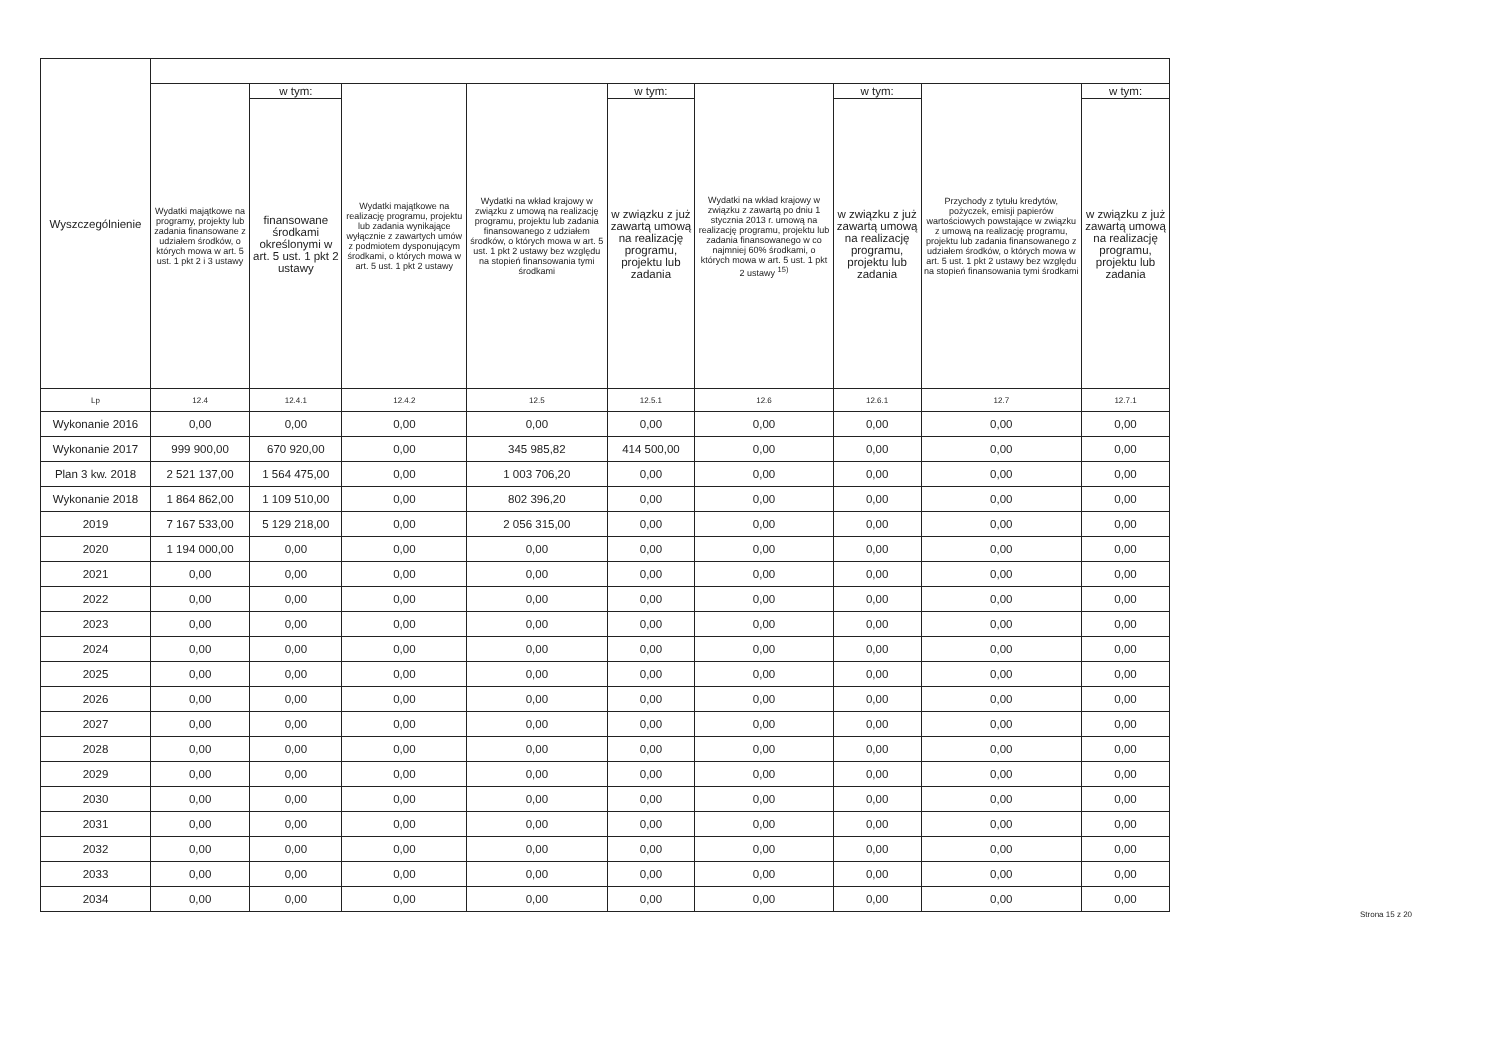| Wyszczególnienie | | | | | | | | | |
| --- | --- | --- | --- | --- | --- | --- | --- | --- | --- |
| | Wydatki majątkowe na programy, projekty lub zadania finansowane z udziałem środków, o których mowa w art. 5 ust. 1 pkt 2 i 3 ustawy | w tym: | Wydatki majątkowe na realizację programu, projektu lub zadania wynikające wyłącznie z zawartych umów z podmiotem dysponującym środkami, o których mowa w art. 5 ust. 1 pkt 2 ustawy | Wydatki na wkład krajowy w związku z umową na realizację programu, projektu lub zadania finansowanego z udziałem środków, o których mowa w art. 5 ust. 1 pkt 2 ustawy bez względu na stopień finansowania tymi środkami | w tym: | Wydatki na wkład krajowy w związku z zawartą po dniu 1 stycznia 2013 r. umową na realizację programu, projektu lub zadania finansowanego w co najmniej 60% środkami, o których mowa w art. 5 ust. 1 pkt 2 ustawy <sup>15)</sup> | w tym: | Przychody z tytułu kredytów, pożyczek, emisji papierów wartościowych powstające w związku z umową na realizację programu, projektu lub zadania finansowanego z udziałem środków, o których mowa w art. 5 ust. 1 pkt 2 ustawy bez względu na stopień finansowania tymi środkami | w tym: |
| | | finansowane środkami określonymi w art. 5 ust. 1 pkt 2 ustawy | | | w związku z już zawartą umową na realizację programu, projektu lub zadania | | w związku z już zawartą umową na realizację programu, projektu lub zadania | | w związku z już zawartą umową na realizację programu, projektu lub zadania |
| Lp | 12.4 | 12.4.1 | 12.4.2 | 12.5 | 12.5.1 | 12.6 | 12.6.1 | 12.7 | 12.7.1 |
| Wykonanie 2016 | 0,00 | 0,00 | 0,00 | 0,00 | 0,00 | 0,00 | 0,00 | 0,00 | 0,00 |
| Wykonanie 2017 | 999 900,00 | 670 920,00 | 0,00 | 345 985,82 | 414 500,00 | 0,00 | 0,00 | 0,00 | 0,00 |
| Plan 3 kw. 2018 | 2 521 137,00 | 1 564 475,00 | 0,00 | 1 003 706,20 | 0,00 | 0,00 | 0,00 | 0,00 | 0,00 |
| Wykonanie 2018 | 1 864 862,00 | 1 109 510,00 | 0,00 | 802 396,20 | 0,00 | 0,00 | 0,00 | 0,00 | 0,00 |
| 2019 | 7 167 533,00 | 5 129 218,00 | 0,00 | 2 056 315,00 | 0,00 | 0,00 | 0,00 | 0,00 | 0,00 |
| 2020 | 1 194 000,00 | 0,00 | 0,00 | 0,00 | 0,00 | 0,00 | 0,00 | 0,00 | 0,00 |
| 2021 | 0,00 | 0,00 | 0,00 | 0,00 | 0,00 | 0,00 | 0,00 | 0,00 | 0,00 |
| 2022 | 0,00 | 0,00 | 0,00 | 0,00 | 0,00 | 0,00 | 0,00 | 0,00 | 0,00 |
| 2023 | 0,00 | 0,00 | 0,00 | 0,00 | 0,00 | 0,00 | 0,00 | 0,00 | 0,00 |
| 2024 | 0,00 | 0,00 | 0,00 | 0,00 | 0,00 | 0,00 | 0,00 | 0,00 | 0,00 |
| 2025 | 0,00 | 0,00 | 0,00 | 0,00 | 0,00 | 0,00 | 0,00 | 0,00 | 0,00 |
| 2026 | 0,00 | 0,00 | 0,00 | 0,00 | 0,00 | 0,00 | 0,00 | 0,00 | 0,00 |
| 2027 | 0,00 | 0,00 | 0,00 | 0,00 | 0,00 | 0,00 | 0,00 | 0,00 | 0,00 |
| 2028 | 0,00 | 0,00 | 0,00 | 0,00 | 0,00 | 0,00 | 0,00 | 0,00 | 0,00 |
| 2029 | 0,00 | 0,00 | 0,00 | 0,00 | 0,00 | 0,00 | 0,00 | 0,00 | 0,00 |
| 2030 | 0,00 | 0,00 | 0,00 | 0,00 | 0,00 | 0,00 | 0,00 | 0,00 | 0,00 |
| 2031 | 0,00 | 0,00 | 0,00 | 0,00 | 0,00 | 0,00 | 0,00 | 0,00 | 0,00 |
| 2032 | 0,00 | 0,00 | 0,00 | 0,00 | 0,00 | 0,00 | 0,00 | 0,00 | 0,00 |
| 2033 | 0,00 | 0,00 | 0,00 | 0,00 | 0,00 | 0,00 | 0,00 | 0,00 | 0,00 |
| 2034 | 0,00 | 0,00 | 0,00 | 0,00 | 0,00 | 0,00 | 0,00 | 0,00 | 0,00 |
Strona 15 z 20